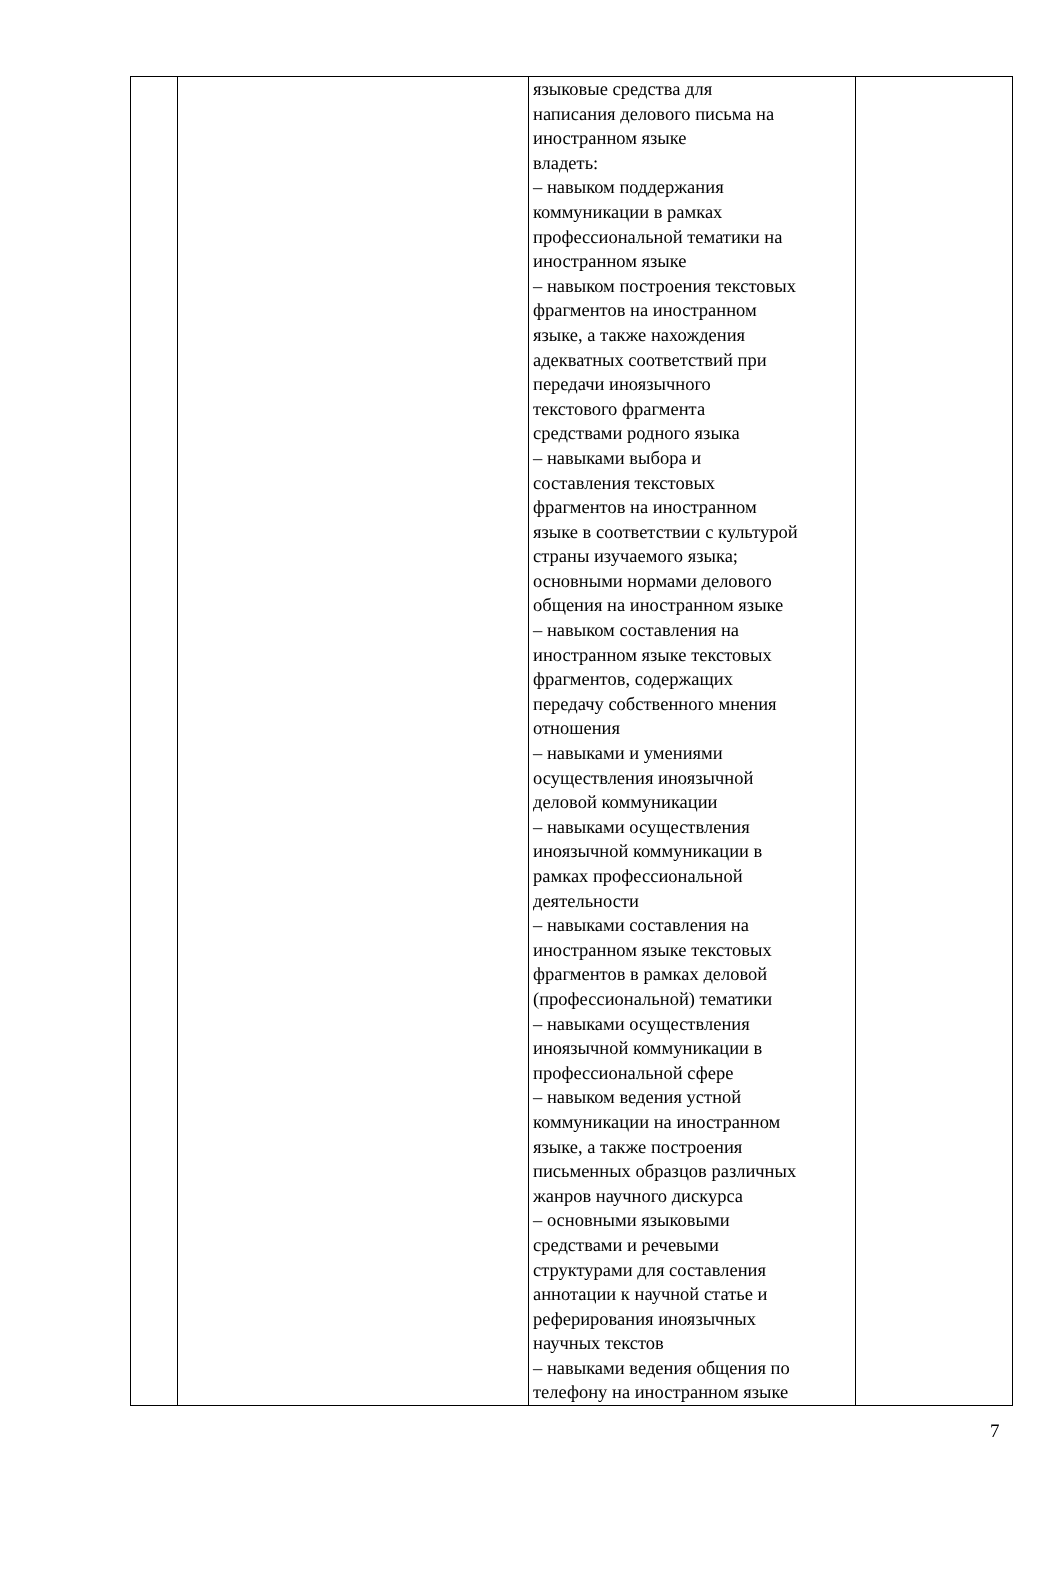| | | языковые средства для написания делового письма на иностранном языке владеть: – навыком поддержания коммуникации в рамках профессиональной тематики на иностранном языке – навыком построения текстовых фрагментов на иностранном языке, а также нахождения адекватных соответствий при передачи иноязычного текстового фрагмента средствами родного языка – навыками выбора и составления текстовых фрагментов на иностранном языке в соответствии с культурой страны изучаемого языка; основными нормами делового общения на иностранном языке – навыком составления на иностранном языке текстовых фрагментов, содержащих передачу собственного мнения отношения – навыками и умениями осуществления иноязычной деловой коммуникации – навыками осуществления иноязычной коммуникации в рамках профессиональной деятельности – навыками составления на иностранном языке текстовых фрагментов в рамках деловой (профессиональной) тематики – навыками осуществления иноязычной коммуникации в профессиональной сфере – навыком ведения устной коммуникации на иностранном языке, а также построения письменных образцов различных жанров научного дискурса – основными языковыми средствами и речевыми структурами для составления аннотации к научной статье и реферирования иноязычных научных текстов – навыками ведения общения по телефону на иностранном языке | |
7